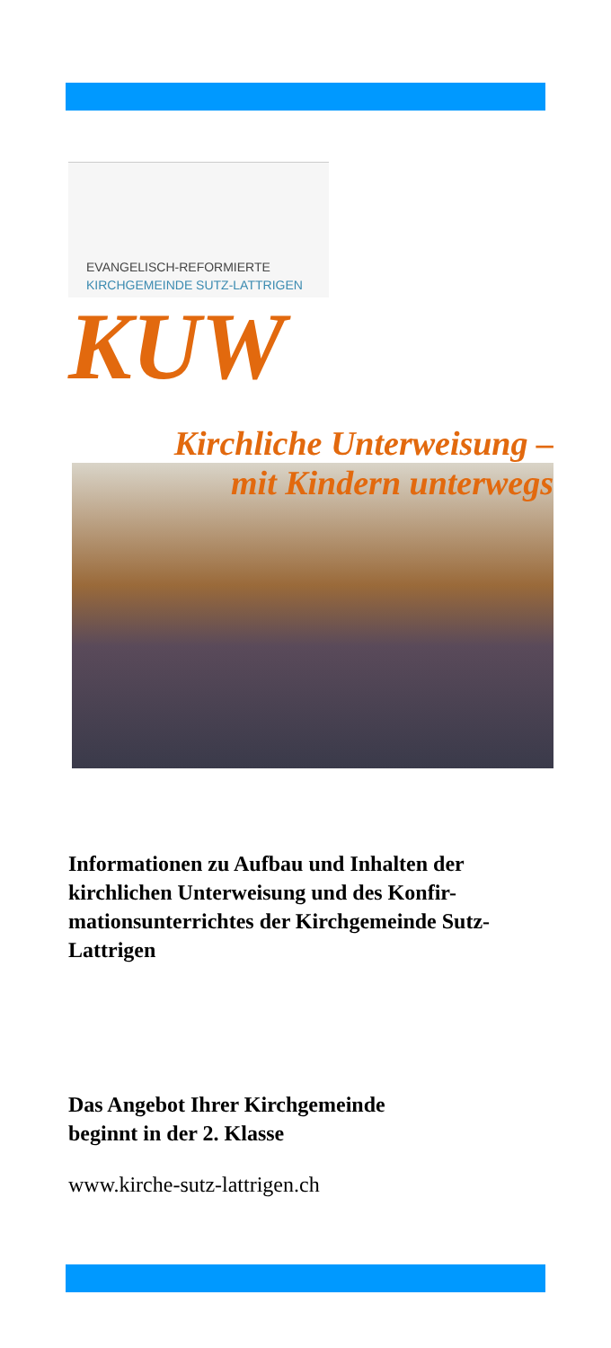EVANGELISCH-REFORMIERTE
KIRCHGEMEINDE SUTZ-LATTRIGEN
KUW
Kirchliche Unterweisung –
mit Kindern unterwegs
Informationen zu Aufbau und Inhalten der kirchlichen Unterweisung und des Konfir-mationsunterrichtes der Kirchgemeinde Sutz-Lattrigen
Das Angebot Ihrer Kirchgemeinde
beginnt in der 2. Klasse
www.kirche-sutz-lattrigen.ch